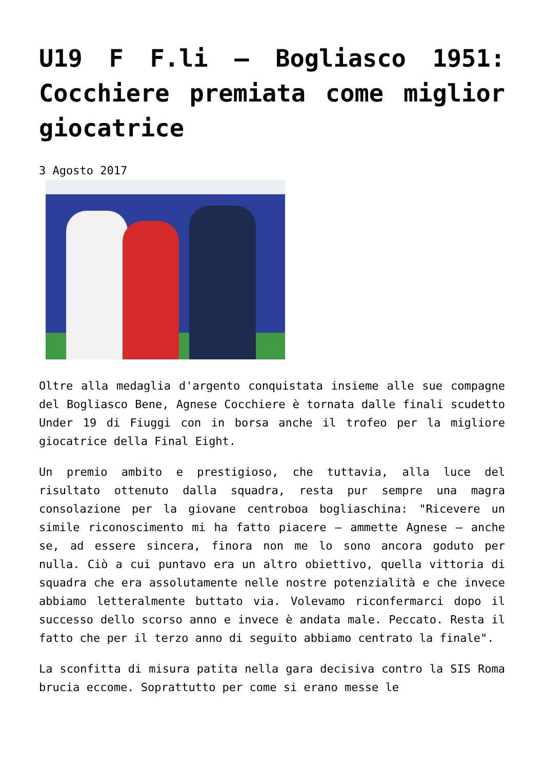U19 F F.li – Bogliasco 1951: Cocchiere premiata come miglior giocatrice
3 Agosto 2017
Oltre alla medaglia d'argento conquistata insieme alle sue compagne del Bogliasco Bene, Agnese Cocchiere è tornata dalle finali scudetto Under 19 di Fiuggi con in borsa anche il trofeo per la migliore giocatrice della Final Eight.
Un premio ambito e prestigioso, che tuttavia, alla luce del risultato ottenuto dalla squadra, resta pur sempre una magra consolazione per la giovane centroboa bogliaschina: "Ricevere un simile riconoscimento mi ha fatto piacere – ammette Agnese – anche se, ad essere sincera, finora non me lo sono ancora goduto per nulla. Ciò a cui puntavo era un altro obiettivo, quella vittoria di squadra che era assolutamente nelle nostre potenzialità e che invece abbiamo letteralmente buttato via. Volevamo riconfermarci dopo il successo dello scorso anno e invece è andata male. Peccato. Resta il fatto che per il terzo anno di seguito abbiamo centrato la finale".
La sconfitta di misura patita nella gara decisiva contro la SIS Roma brucia eccome. Soprattutto per come si erano messe le